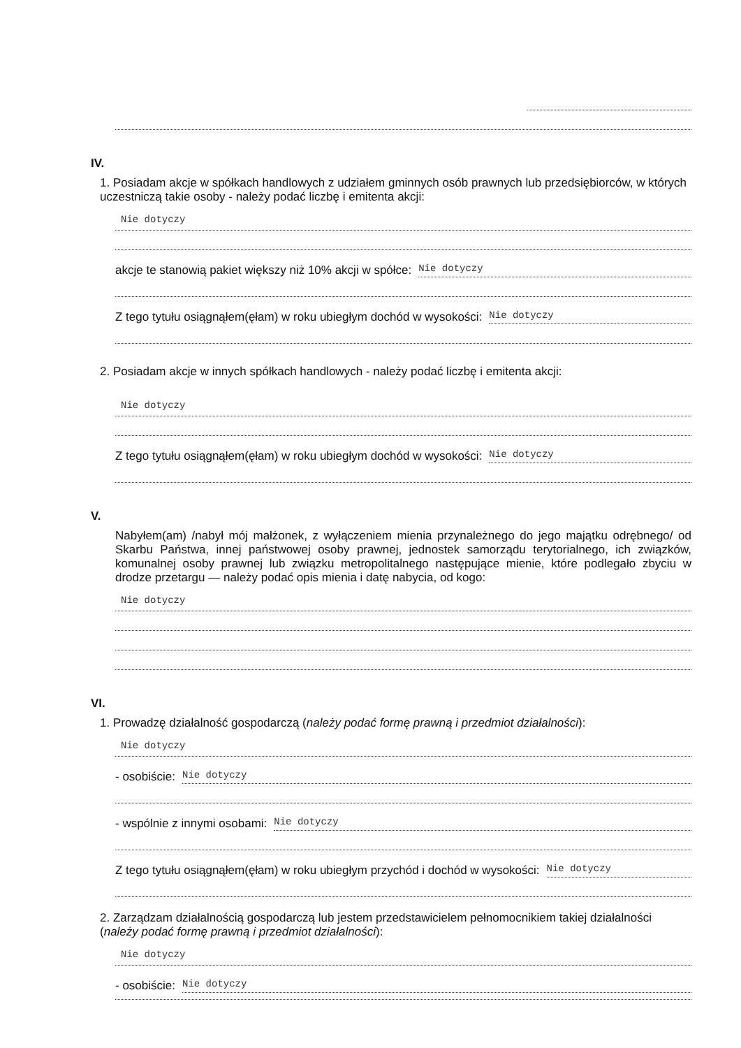IV.
1. Posiadam akcje w spółkach handlowych z udziałem gminnych osób prawnych lub przedsiębiorców, w których uczestniczą takie osoby - należy podać liczbę i emitenta akcji:
Nie dotyczy
akcje te stanowią pakiet większy niż 10% akcji w spółce: Nie dotyczy
Z tego tytułu osiągnąłem(ęłam) w roku ubiegłym dochód w wysokości: Nie dotyczy
2. Posiadam akcje w innych spółkach handlowych - należy podać liczbę i emitenta akcji:
Nie dotyczy
Z tego tytułu osiągnąłem(ęłam) w roku ubiegłym dochód w wysokości: Nie dotyczy
V.
Nabyłem(am) /nabył mój małżonek, z wyłączeniem mienia przynależnego do jego majątku odrębnego/ od Skarbu Państwa, innej państwowej osoby prawnej, jednostek samorządu terytorialnego, ich związków, komunalnej osoby prawnej lub związku metropolitalnego następujące mienie, które podlegało zbyciu w drodze przetargu — należy podać opis mienia i datę nabycia, od kogo:
Nie dotyczy
VI.
1. Prowadzę działalność gospodarczą (należy podać formę prawną i przedmiot działalności):
Nie dotyczy
- osobiście: Nie dotyczy
- wspólnie z innymi osobami: Nie dotyczy
Z tego tytułu osiągnąłem(ęłam) w roku ubiegłym przychód i dochód w wysokości: Nie dotyczy
2. Zarządzam działalnością gospodarczą lub jestem przedstawicielem pełnomocnikiem takiej działalności (należy podać formę prawną i przedmiot działalności):
Nie dotyczy
- osobiście: Nie dotyczy